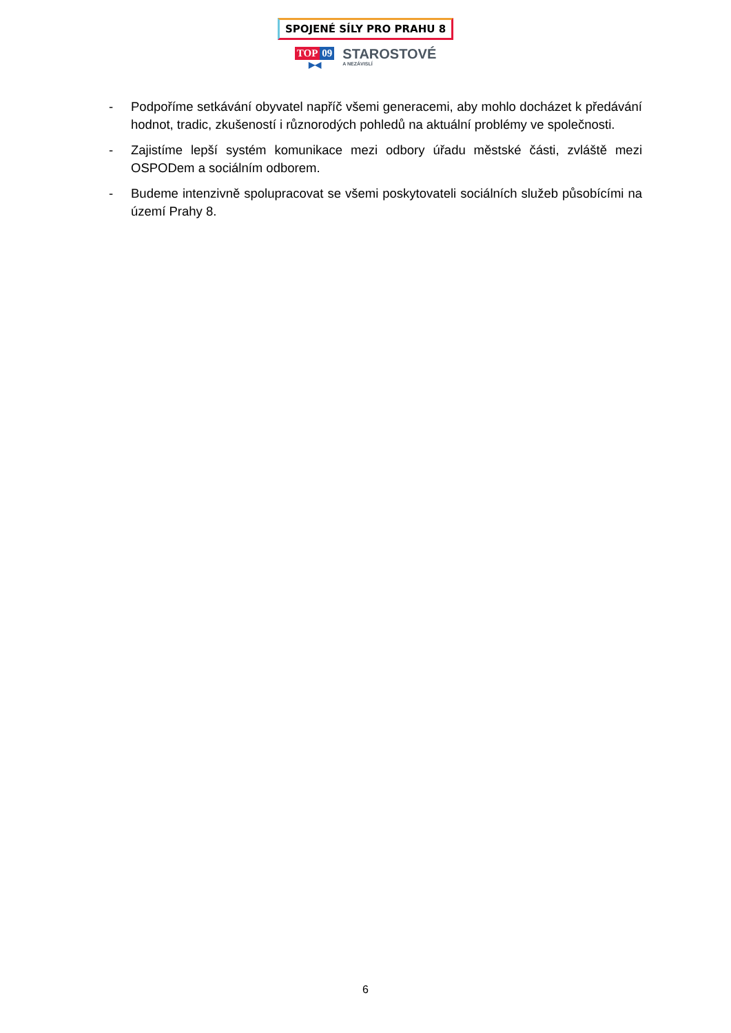SPOJENÉ SÍLY PRO PRAHU 8
TOP 09
▶◀
STAROSTOVÉ
A NEZÁVISLÍ
- Podpoříme setkávání obyvatel napříč všemi generacemi, aby mohlo docházet k předávání hodnot, tradic, zkušeností i různorodých pohledů na aktuální problémy ve společnosti.
- Zajistíme lepší systém komunikace mezi odbory úřadu městské části, zvláště mezi OSPODem a sociálním odborem.
- Budeme intenzivně spolupracovat se všemi poskytovateli sociálních služeb působícími na území Prahy 8.
6